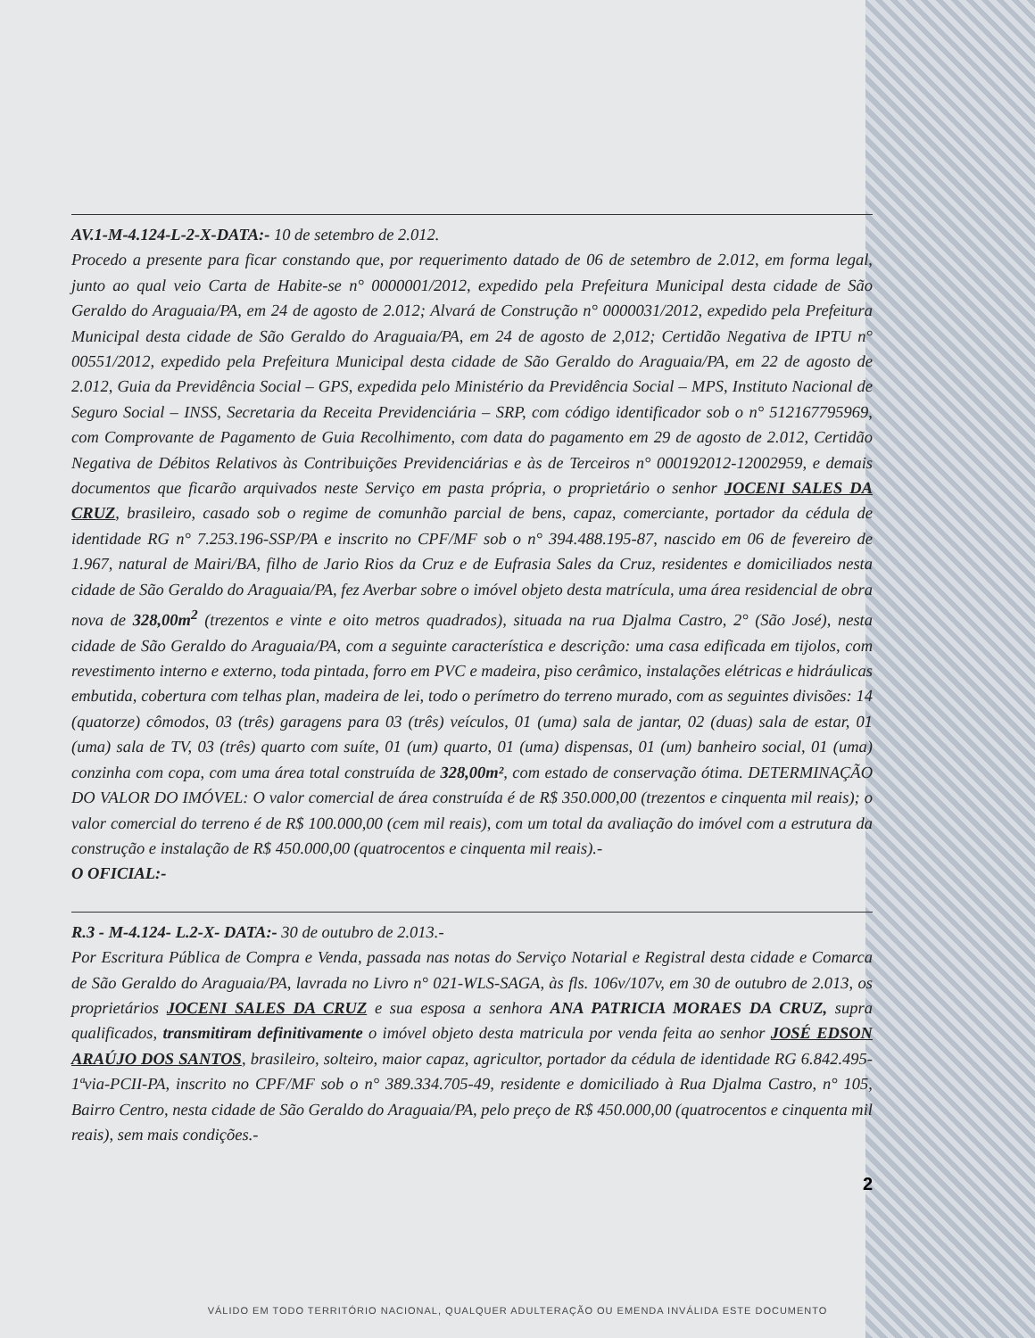AV.1-M-4.124-L-2-X-DATA:- 10 de setembro de 2.012.
Procedo a presente para ficar constando que, por requerimento datado de 06 de setembro de 2.012, em forma legal, junto ao qual veio Carta de Habite-se n° 0000001/2012, expedido pela Prefeitura Municipal desta cidade de São Geraldo do Araguaia/PA, em 24 de agosto de 2.012; Alvará de Construção n° 0000031/2012, expedido pela Prefeitura Municipal desta cidade de São Geraldo do Araguaia/PA, em 24 de agosto de 2,012; Certidão Negativa de IPTU n° 00551/2012, expedido pela Prefeitura Municipal desta cidade de São Geraldo do Araguaia/PA, em 22 de agosto de 2.012, Guia da Previdência Social – GPS, expedida pelo Ministério da Previdência Social – MPS, Instituto Nacional de Seguro Social – INSS, Secretaria da Receita Previdenciária – SRP, com código identificador sob o n° 512167795969, com Comprovante de Pagamento de Guia Recolhimento, com data do pagamento em 29 de agosto de 2.012, Certidão Negativa de Débitos Relativos às Contribuições Previdenciárias e às de Terceiros n° 000192012-12002959, e demais documentos que ficarão arquivados neste Serviço em pasta própria, o proprietário o senhor JOCENI SALES DA CRUZ, brasileiro, casado sob o regime de comunhão parcial de bens, capaz, comerciante, portador da cédula de identidade RG n° 7.253.196-SSP/PA e inscrito no CPF/MF sob o n° 394.488.195-87, nascido em 06 de fevereiro de 1.967, natural de Mairi/BA, filho de Jario Rios da Cruz e de Eufrasia Sales da Cruz, residentes e domiciliados nesta cidade de São Geraldo do Araguaia/PA, fez Averbar sobre o imóvel objeto desta matrícula, uma área residencial de obra nova de 328,00m<sup>2</sup> (trezentos e vinte e oito metros quadrados), situada na rua Djalma Castro, 2° (São José), nesta cidade de São Geraldo do Araguaia/PA, com a seguinte característica e descrição: uma casa edificada em tijolos, com revestimento interno e externo, toda pintada, forro em PVC e madeira, piso cerâmico, instalações elétricas e hidráulicas embutida, cobertura com telhas plan, madeira de lei, todo o perímetro do terreno murado, com as seguintes divisões: 14 (quatorze) cômodos, 03 (três) garagens para 03 (três) veículos, 01 (uma) sala de jantar, 02 (duas) sala de estar, 01 (uma) sala de TV, 03 (três) quarto com suíte, 01 (um) quarto, 01 (uma) dispensas, 01 (um) banheiro social, 01 (uma) conzinha com copa, com uma área total construída de 328,00m², com estado de conservação ótima. DETERMINAÇÃO DO VALOR DO IMÓVEL: O valor comercial de área construída é de R$ 350.000,00 (trezentos e cinquenta mil reais); o valor comercial do terreno é de R$ 100.000,00 (cem mil reais), com um total da avaliação do imóvel com a estrutura da construção e instalação de R$ 450.000,00 (quatrocentos e cinquenta mil reais).-
O OFICIAL:-
R.3 - M-4.124- L.2-X- DATA:- 30 de outubro de 2.013.-
Por Escritura Pública de Compra e Venda, passada nas notas do Serviço Notarial e Registral desta cidade e Comarca de São Geraldo do Araguaia/PA, lavrada no Livro n° 021-WLS-SAGA, às fls. 106v/107v, em 30 de outubro de 2.013, os proprietários JOCENI SALES DA CRUZ e sua esposa a senhora ANA PATRICIA MORAES DA CRUZ, supra qualificados, transmitiram definitivamente o imóvel objeto desta matricula por venda feita ao senhor JOSÉ EDSON ARAÚJO DOS SANTOS, brasileiro, solteiro, maior capaz, agricultor, portador da cédula de identidade RG 6.842.495-1ªvia-PCII-PA, inscrito no CPF/MF sob o n° 389.334.705-49, residente e domiciliado à Rua Djalma Castro, n° 105, Bairro Centro, nesta cidade de São Geraldo do Araguaia/PA, pelo preço de R$ 450.000,00 (quatrocentos e cinquenta mil reais), sem mais condições.-
2
VÁLIDO EM TODO TERRITÓRIO NACIONAL, QUALQUER ADULTERAÇÃO OU EMENDA INVÁLIDA ESTE DOCUMENTO